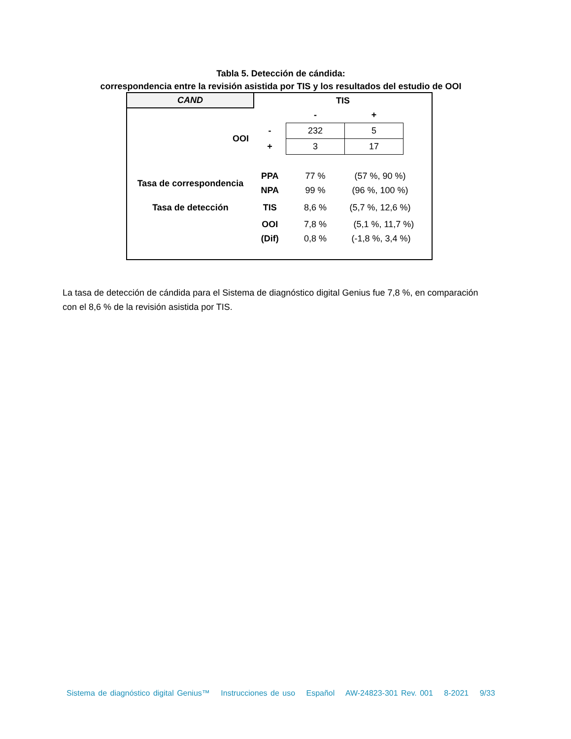Tabla 5. Detección de cándida:
correspondencia entre la revisión asistida por TIS y los resultados del estudio de OOI
| CAND | TIS | | | |
| | | - | + | |
| OOI | - | 232 | 5 | |
| | + | 3 | 17 | |
| Tasa de correspondencia | PPA | 77 % | (57 %, 90 %) | |
| | NPA | 99 % | (96 %, 100 %) | |
| Tasa de detección | TIS | 8,6 % | (5,7 %, 12,6 %) | |
| | OOI | 7,8 % | (5,1 %, 11,7 %) | |
| | (Dif) | 0,8 % | (-1,8 %, 3,4 %) | |
La tasa de detección de cándida para el Sistema de diagnóstico digital Genius fue 7,8 %, en comparación con el 8,6 % de la revisión asistida por TIS.
Sistema de diagnóstico digital Genius™ Instrucciones de uso Español AW-24823-301 Rev. 001 8-2021 9/33